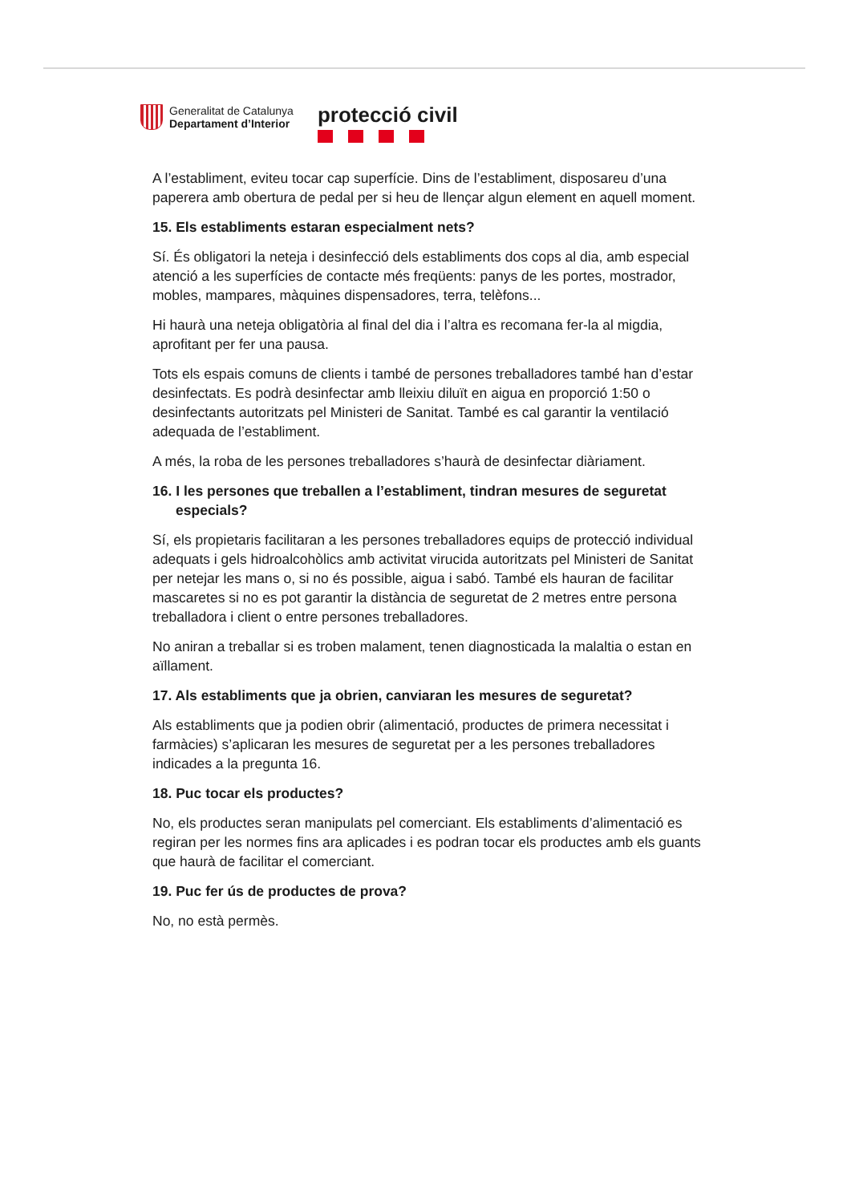Generalitat de Catalunya
Departament d’Interior
protecció civil
A l’establiment, eviteu tocar cap superfície. Dins de l’establiment, disposareu d’una paperera amb obertura de pedal per si heu de llençar algun element en aquell moment.
15. Els establiments estaran especialment nets?
Sí. És obligatori la neteja i desinfecció dels establiments dos cops al dia, amb especial atenció a les superfícies de contacte més freqüents: panys de les portes, mostrador, mobles, mampares, màquines dispensadores, terra, telèfons...
Hi haurà una neteja obligatòria al final del dia i l’altra es recomana fer-la al migdia, aprofitant per fer una pausa.
Tots els espais comuns de clients i també de persones treballadores també han d’estar desinfectats. Es podrà desinfectar amb lleixiu diluït en aigua en proporció 1:50 o desinfectants autoritzats pel Ministeri de Sanitat. També es cal garantir la ventilació adequada de l’establiment.
A més, la roba de les persones treballadores s’haurà de desinfectar diàriament.
16. I les persones que treballen a l’establiment, tindran mesures de seguretat especials?
Sí, els propietaris facilitaran a les persones treballadores equips de protecció individual adequats i gels hidroalcohòlics amb activitat virucida autoritzats pel Ministeri de Sanitat per netejar les mans o, si no és possible, aigua i sabó. També els hauran de facilitar mascaretes si no es pot garantir la distància de seguretat de 2 metres entre persona treballadora i client o entre persones treballadores.
No aniran a treballar si es troben malament, tenen diagnosticada la malaltia o estan en aïllament.
17. Als establiments que ja obrien, canviaran les mesures de seguretat?
Als establiments que ja podien obrir (alimentació, productes de primera necessitat i farmàcies) s’aplicaran les mesures de seguretat per a les persones treballadores indicades a la pregunta 16.
18. Puc tocar els productes?
No, els productes seran manipulats pel comerciant. Els establiments d’alimentació es regiran per les normes fins ara aplicades i es podran tocar els productes amb els guants que haurà de facilitar el comerciant.
19. Puc fer ús de productes de prova?
No, no està permès.